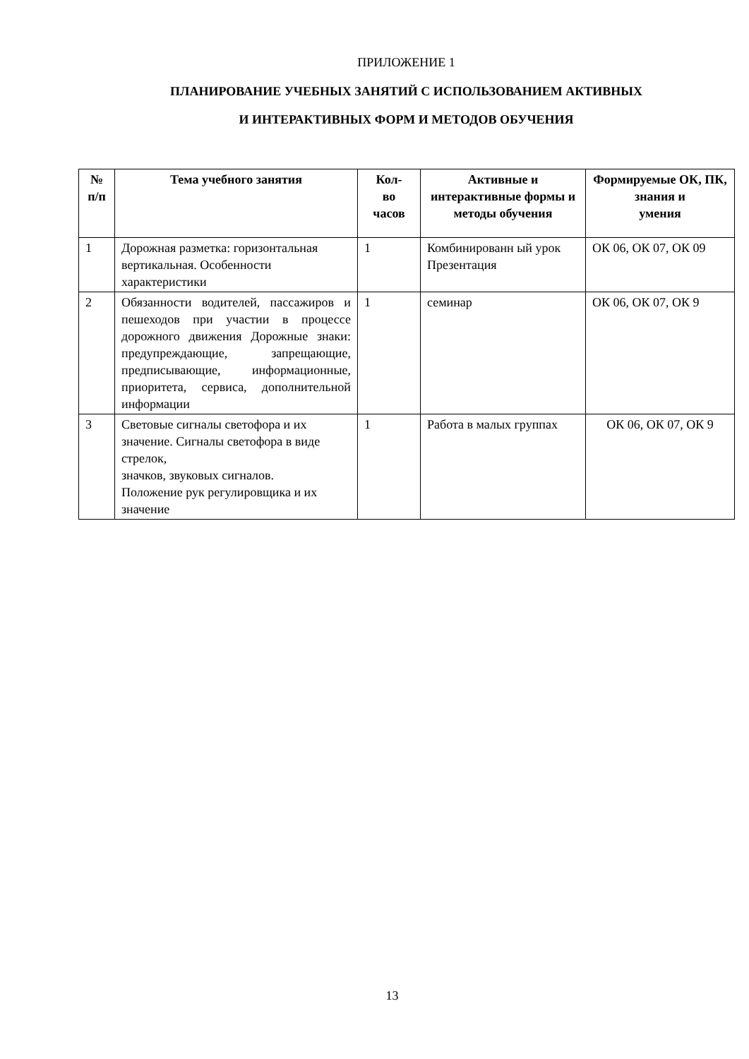ПРИЛОЖЕНИЕ 1
ПЛАНИРОВАНИЕ УЧЕБНЫХ ЗАНЯТИЙ С ИСПОЛЬЗОВАНИЕМ АКТИВНЫХ
И ИНТЕРАКТИВНЫХ ФОРМ И МЕТОДОВ ОБУЧЕНИЯ
| № п/п | Тема учебного занятия | Кол- во часов | Активные и интерактивные формы и методы обучения | Формируемые ОК, ПК, знания и умения |
| --- | --- | --- | --- | --- |
| 1 | Дорожная разметка: горизонтальная вертикальная. Особенности характеристики | 1 | Комбинированн ый урок Презентация | ОК 06, ОК 07, ОК 09 |
| 2 | Обязанности водителей, пассажиров и пешеходов при участии в процессе дорожного движения Дорожные знаки: предупреждающие, запрещающие, предписывающие, информационные, приоритета, сервиса, дополнительной информации | 1 | семинар | ОК 06, ОК 07, ОК 9 |
| 3 | Световые сигналы светофора и их значение. Сигналы светофора в виде стрелок, значков, звуковых сигналов. Положение рук регулировщика и их значение | 1 | Работа в малых группах | ОК 06, ОК 07, ОК 9 |
13